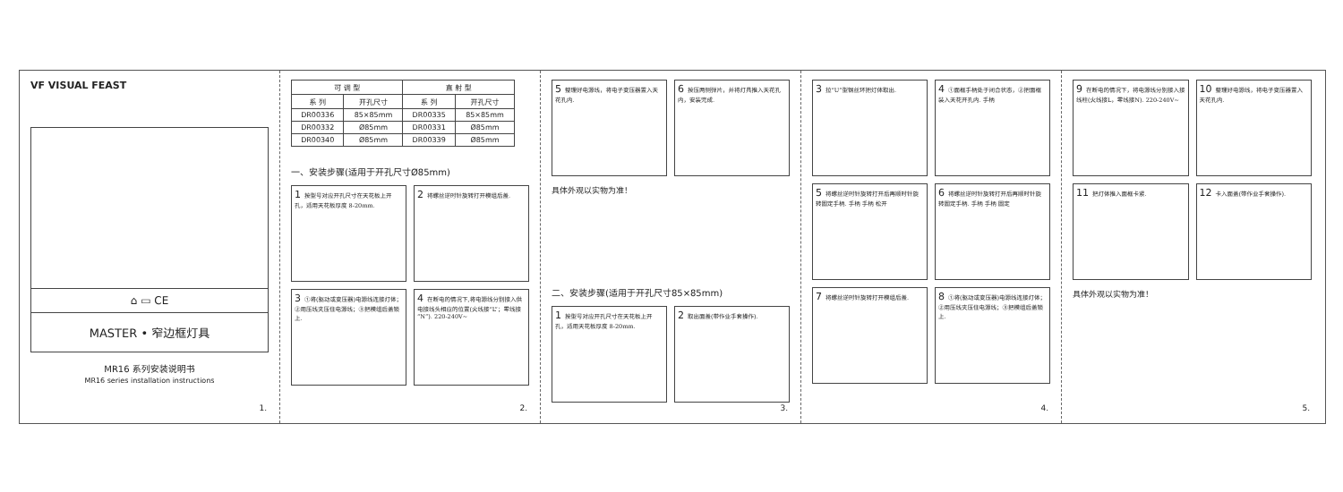VF VISUAL FEAST
⌂ ▭ CE
MASTER • 窄边框灯具
MR16 系列安装说明书
MR16 series installation instructions
1.
| 可 调 型 | | 直 射 型 | |
| --- | --- | --- | --- |
| 系 列 | 开孔尺寸 | 系 列 | 开孔尺寸 |
| DR00336 | 85×85mm | DR00335 | 85×85mm |
| DR00332 | Ø85mm | DR00331 | Ø85mm |
| DR00340 | Ø85mm | DR00339 | Ø85mm |
一、安装步骤(适用于开孔尺寸Ø85mm)
1 按型号对应开孔尺寸在天花板上开孔，适用天花板厚度 8-20mm.
2 将螺丝逆时针旋转打开模组后盖.
3 ①将(驱动或变压器)电源线连接灯体；②用压线夹压住电源线；③把模组后盖锁上.
4 在断电的情况下,将电源线分别接入供电接线头相应的位置(火线接“L”；零线接“N”). 220-240V~
2.
5 整理好电源线，将电子变压器置入天花孔内.
6 按压两侧弹片，并将灯具推入天花孔内，安装完成.
具体外观以实物为准！
二、安装步骤(适用于开孔尺寸85×85mm)
1 按型号对应开孔尺寸在天花板上开孔，适用天花板厚度 8-20mm.
2 取出面盖(带作业手套操作).
3.
3 拉“U”型钢丝环把灯体取出.
4 ①面框手柄处于闭合状态，②把面框装入天花开孔内. 手柄
5 将螺丝逆时针旋转打开后再顺时针旋转固定手柄. 手柄 手柄 松开
6 将螺丝逆时针旋转打开后再顺时针旋转固定手柄. 手柄 手柄 固定
7 将螺丝逆时针旋转打开模组后盖.
8 ①将(驱动或变压器)电源线连接灯体；②用压线夹压住电源线；③把模组后盖锁上.
4.
9 在断电的情况下，将电源线分别接入接线柱(火线接L，零线接N). 220-240V~
10 整理好电源线，将电子变压器置入天花孔内.
11 把灯体推入面框卡紧.
12 卡入面盖(带作业手套操作).
具体外观以实物为准！
5.